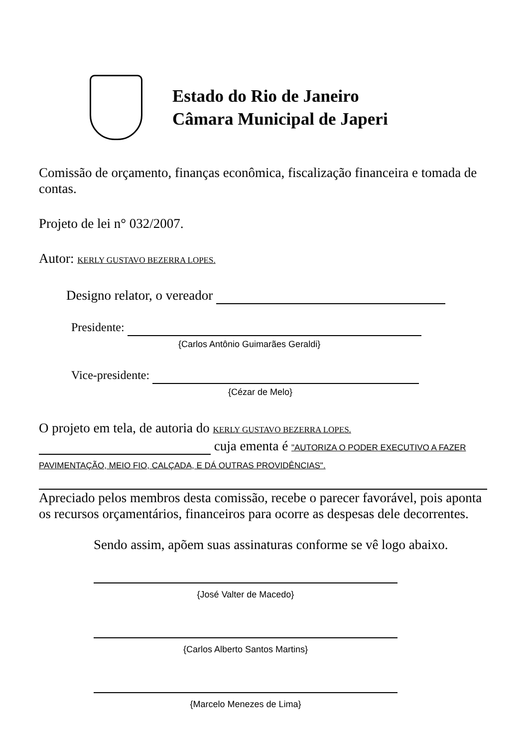Estado do Rio de Janeiro
Câmara Municipal de Japeri
Comissão de orçamento, finanças econômica, fiscalização financeira e tomada de contas.
Projeto de lei n° 032/2007.
Autor: KERLY GUSTAVO BEZERRA LOPES.
Designo relator, o vereador
Presidente:
{Carlos Antônio Guimarães Geraldi}
Vice-presidente:
{Cézar de Melo}
O projeto em tela, de autoria do KERLY GUSTAVO BEZERRA LOPES.
cuja ementa é "AUTORIZA O PODER EXECUTIVO A FAZER PAVIMENTAÇÃO, MEIO FIO, CALÇADA, E DÁ OUTRAS PROVIDÊNCIAS".
Apreciado pelos membros desta comissão, recebe o parecer favorável, pois aponta os recursos orçamentários, financeiros para ocorre as despesas dele decorrentes.
Sendo assim, apõem suas assinaturas conforme se vê logo abaixo.
{José Valter de Macedo}
{Carlos Alberto Santos Martins}
{Marcelo Menezes de Lima}